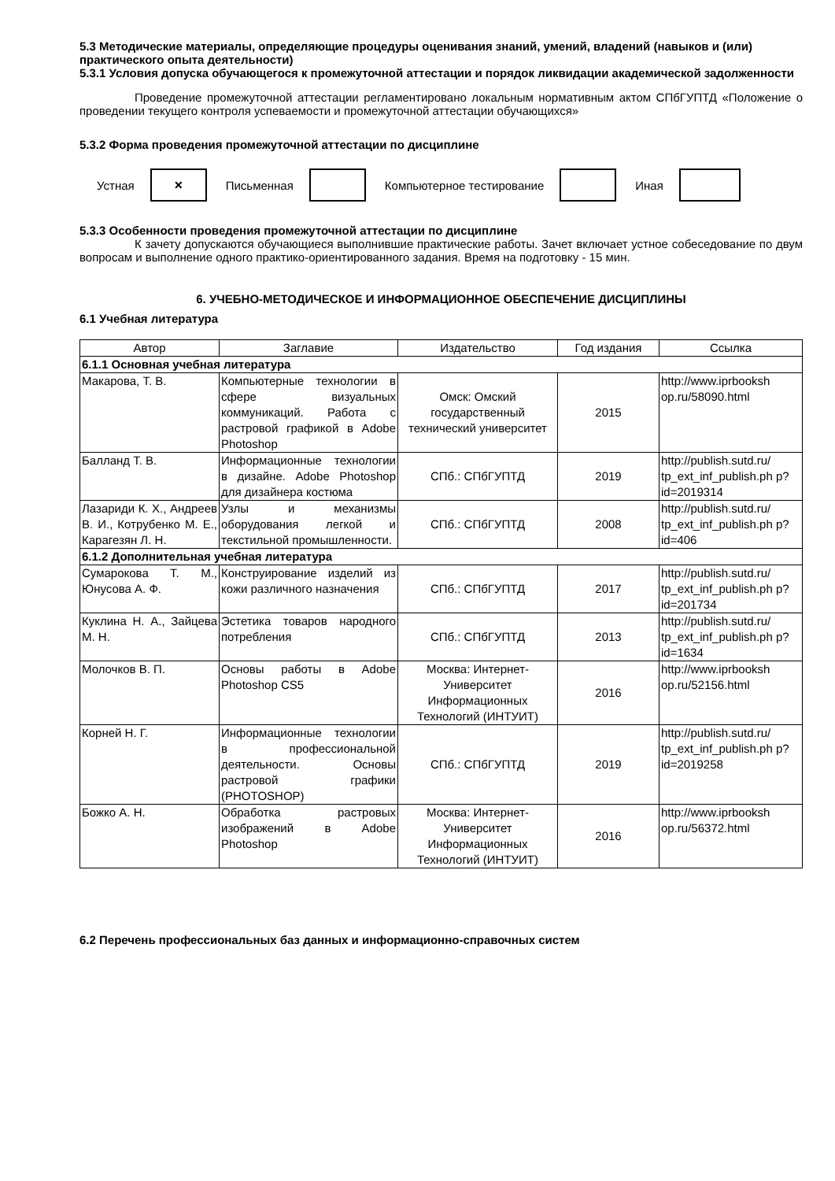5.3 Методические материалы, определяющие процедуры оценивания знаний, умений, владений (навыков и (или) практического опыта деятельности)
5.3.1 Условия допуска обучающегося к промежуточной аттестации и порядок ликвидации академической задолженности
Проведение промежуточной аттестации регламентировано локальным нормативным актом СПбГУПТД «Положение о проведении текущего контроля успеваемости и промежуточной аттестации обучающихся»
5.3.2 Форма проведения промежуточной аттестации по дисциплине
Устная
×
Письменная Компьютерное тестирование Иная
5.3.3 Особенности проведения промежуточной аттестации по дисциплине
К зачету допускаются обучающиеся выполнившие практические работы. Зачет включает устное собеседование по двум вопросам и выполнение одного практико-ориентированного задания. Время на подготовку - 15 мин.
6. УЧЕБНО-МЕТОДИЧЕСКОЕ И ИНФОРМАЦИОННОЕ ОБЕСПЕЧЕНИЕ ДИСЦИПЛИНЫ
6.1 Учебная литература
| Автор | Заглавие | Издательство | Год издания | Ссылка |
| --- | --- | --- | --- | --- |
| 6.1.1 Основная учебная литература | | | | |
| Макарова, Т. В. | Компьютерные технологии в сфере визуальных коммуникаций. Работа с растровой графикой в Adobe Photoshop | Омск: Омский государственный технический университет | 2015 | http://www.iprbooksh op.ru/58090.html |
| Балланд Т. В. | Информационные технологии в дизайне. Adobe Photoshop для дизайнера костюма | СПб.: СПбГУПТД | 2019 | http://publish.sutd.ru/ tp_ext_inf_publish.ph p?id=2019314 |
| Лазариди К. Х., Андреев В. И., Котрубенко М. Е., Карагезян Л. Н. | Узлы и механизмы оборудования легкой и текстильной промышленности. | СПб.: СПбГУПТД | 2008 | http://publish.sutd.ru/ tp_ext_inf_publish.ph p?id=406 |
| 6.1.2 Дополнительная учебная литература | | | | |
| Сумарокова Т. М., Юнусова А. Ф. | Конструирование изделий из кожи различного назначения | СПб.: СПбГУПТД | 2017 | http://publish.sutd.ru/ tp_ext_inf_publish.ph p?id=201734 |
| Куклина Н. А., Зайцева М. Н. | Эстетика товаров народного потребления | СПб.: СПбГУПТД | 2013 | http://publish.sutd.ru/ tp_ext_inf_publish.ph p?id=1634 |
| Молочков В. П. | Основы работы в Adobe Photoshop CS5 | Москва: Интернет-Университет Информационных Технологий (ИНТУИТ) | 2016 | http://www.iprbooksh op.ru/52156.html |
| Корней Н. Г. | Информационные технологии в профессиональной деятельности. Основы растровой графики (PHOTOSHOP) | СПб.: СПбГУПТД | 2019 | http://publish.sutd.ru/ tp_ext_inf_publish.ph p?id=2019258 |
| Божко А. Н. | Обработка растровых изображений в Adobe Photoshop | Москва: Интернет-Университет Информационных Технологий (ИНТУИТ) | 2016 | http://www.iprbooksh op.ru/56372.html |
6.2 Перечень профессиональных баз данных и информационно-справочных систем